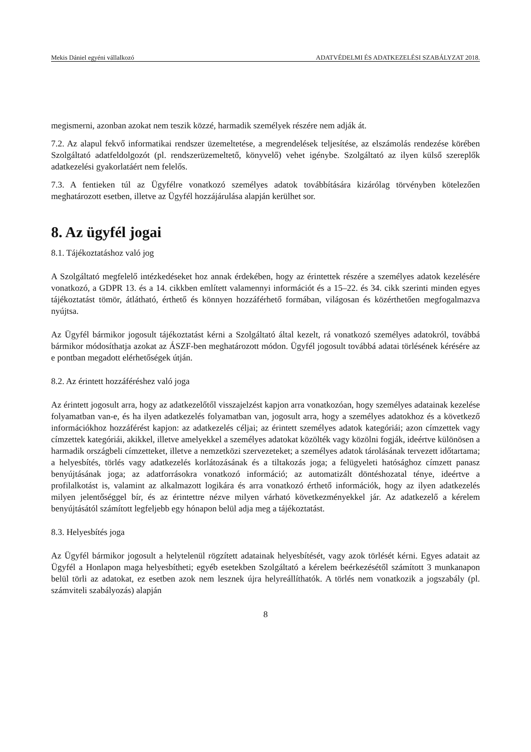Mekis Dániel egyéni vállalkozó ADATVÉDELMI ÉS ADATKEZELÉSI SZABÁLYZAT 2018.
megismerni, azonban azokat nem teszik közzé, harmadik személyek részére nem adják át.
7.2. Az alapul fekvő informatikai rendszer üzemeltetése, a megrendelések teljesítése, az elszámolás rendezése körében Szolgáltató adatfeldolgozót (pl. rendszerüzemeltető, könyvelő) vehet igénybe. Szolgáltató az ilyen külső szereplők adatkezelési gyakorlatáért nem felelős.
7.3. A fentieken túl az Ügyfélre vonatkozó személyes adatok továbbítására kizárólag törvényben kötelezően meghatározott esetben, illetve az Ügyfél hozzájárulása alapján kerülhet sor.
8. Az ügyfél jogai
8.1. Tájékoztatáshoz való jog
A Szolgáltató megfelelő intézkedéseket hoz annak érdekében, hogy az érintettek részére a személyes adatok kezelésére vonatkozó, a GDPR 13. és a 14. cikkben említett valamennyi információt és a 15–22. és 34. cikk szerinti minden egyes tájékoztatást tömör, átlátható, érthető és könnyen hozzáférhető formában, világosan és közérthetően megfogalmazva nyújtsa.
Az Ügyfél bármikor jogosult tájékoztatást kérni a Szolgáltató által kezelt, rá vonatkozó személyes adatokról, továbbá bármikor módosíthatja azokat az ÁSZF-ben meghatározott módon. Ügyfél jogosult továbbá adatai törlésének kérésére az e pontban megadott elérhetőségek útján.
8.2. Az érintett hozzáféréshez való joga
Az érintett jogosult arra, hogy az adatkezelőtől visszajelzést kapjon arra vonatkozóan, hogy személyes adatainak kezelése folyamatban van-e, és ha ilyen adatkezelés folyamatban van, jogosult arra, hogy a személyes adatokhoz és a következő információkhoz hozzáférést kapjon: az adatkezelés céljai; az érintett személyes adatok kategóriái; azon címzettek vagy címzettek kategóriái, akikkel, illetve amelyekkel a személyes adatokat közölték vagy közölni fogják, ideértve különösen a harmadik országbeli címzetteket, illetve a nemzetközi szervezeteket; a személyes adatok tárolásának tervezett időtartama; a helyesbítés, törlés vagy adatkezelés korlátozásának és a tiltakozás joga; a felügyeleti hatósághoz címzett panasz benyújtásának joga; az adatforrásokra vonatkozó információ; az automatizált döntéshozatal ténye, ideértve a profilalkotást is, valamint az alkalmazott logikára és arra vonatkozó érthető információk, hogy az ilyen adatkezelés milyen jelentőséggel bír, és az érintettre nézve milyen várható következményekkel jár. Az adatkezelő a kérelem benyújtásától számított legfeljebb egy hónapon belül adja meg a tájékoztatást.
8.3. Helyesbítés joga
Az Ügyfél bármikor jogosult a helytelenül rögzített adatainak helyesbítését, vagy azok törlését kérni. Egyes adatait az Ügyfél a Honlapon maga helyesbítheti; egyéb esetekben Szolgáltató a kérelem beérkezésétől számított 3 munkanapon belül törli az adatokat, ez esetben azok nem lesznek újra helyreállíthatók. A törlés nem vonatkozik a jogszabály (pl. számviteli szabályozás) alapján
8